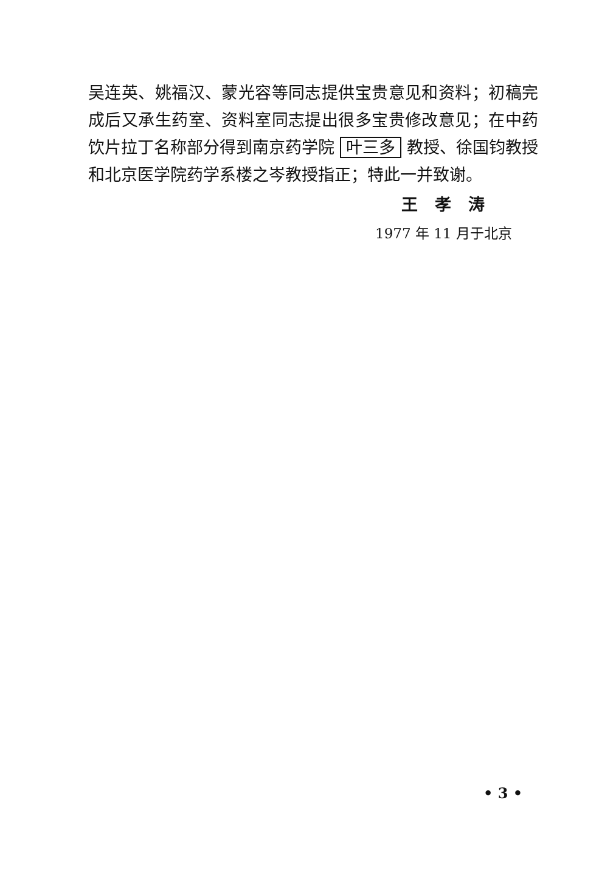吴连英、姚福汉、蒙光容等同志提供宝贵意见和资料；初稿完成后又承生药室、资料室同志提出很多宝贵修改意见；在中药饮片拉丁名称部分得到南京药学院 叶三多 教授、徐国钧教授和北京医学院药学系楼之岑教授指正；特此一并致谢。
王孝涛
1977 年 11 月于北京
• 3 •